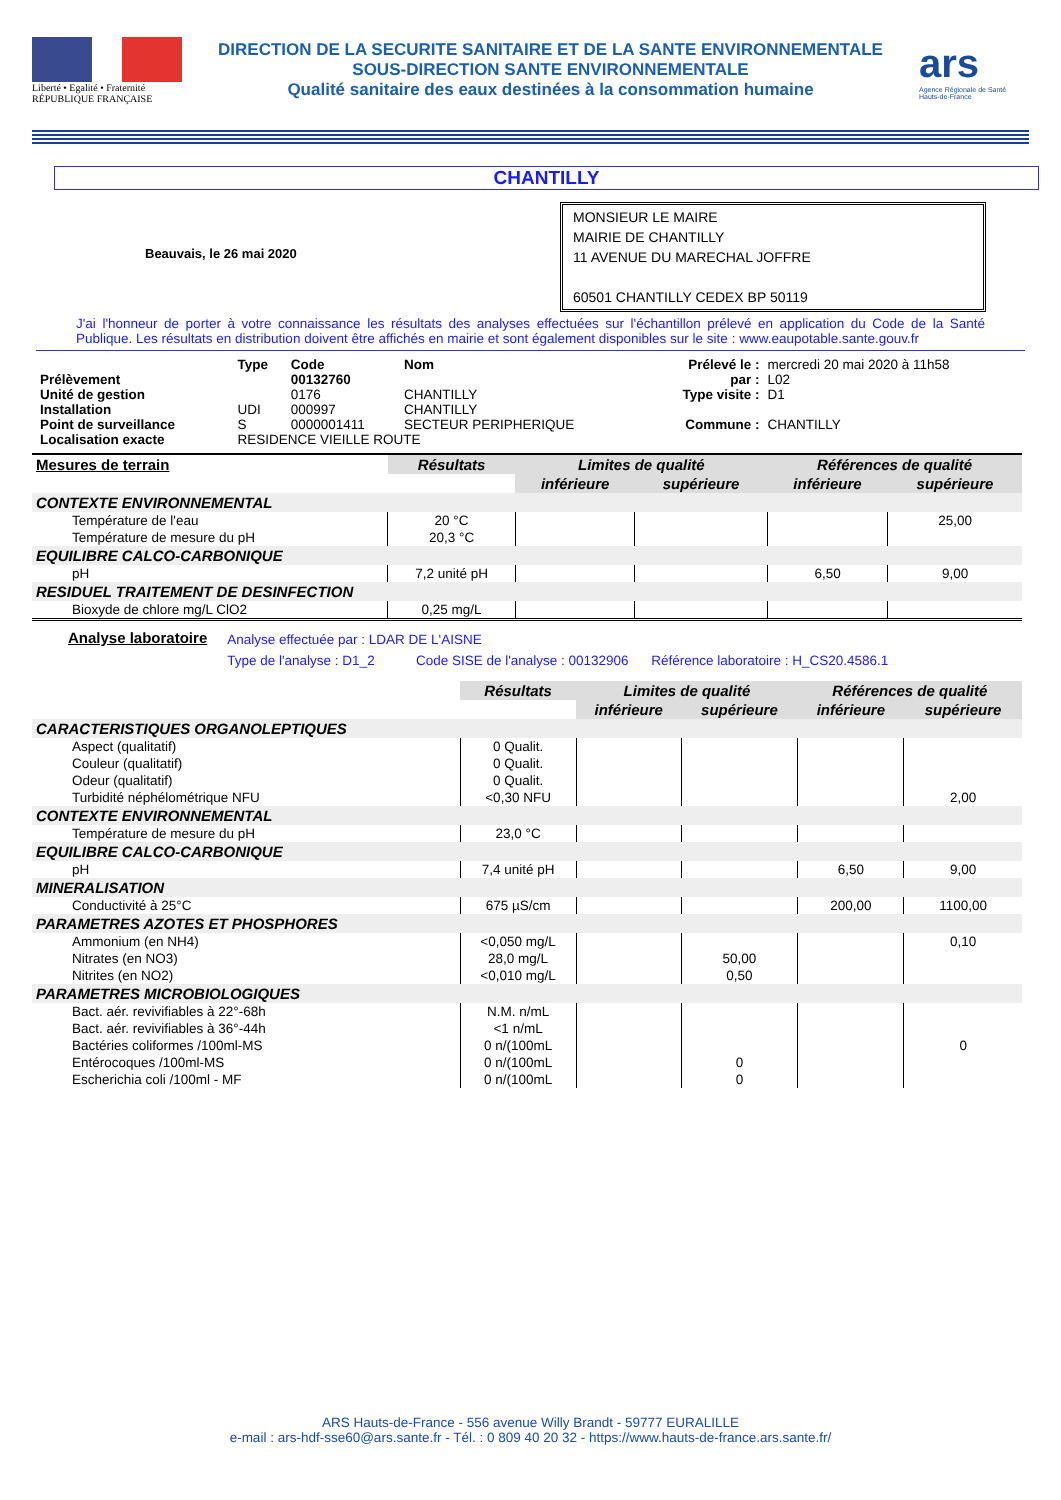Liberté • Egalité • Fraternité
RÉPUBLIQUE FRANÇAISE
DIRECTION DE LA SECURITE SANITAIRE ET DE LA SANTE ENVIRONNEMENTALE
SOUS-DIRECTION SANTE ENVIRONNEMENTALE
Qualité sanitaire des eaux destinées à la consommation humaine
ars
Agence Régionale de Santé
Hauts-de-France
CHANTILLY
Beauvais, le 26 mai 2020
MONSIEUR LE MAIRE
MAIRIE DE CHANTILLY
11 AVENUE DU MARECHAL JOFFRE
60501 CHANTILLY CEDEX BP 50119
J'ai l'honneur de porter à votre connaissance les résultats des analyses effectuées sur l'échantillon prélevé en application du Code de la Santé Publique. Les résultats en distribution doivent être affichés en mairie et sont également disponibles sur le site : www.eaupotable.sante.gouv.fr
| | Type | Code | Nom | Prélevé le : | mercredi 20 mai 2020 à 11h58 |
| Prélèvement | | 00132760 | | par : | L02 |
| Unité de gestion | | 0176 | CHANTILLY | Type visite : | D1 |
| Installation | UDI | 000997 | CHANTILLY | | |
| Point de surveillance | S | 0000001411 | SECTEUR PERIPHERIQUE | Commune : | CHANTILLY |
| Localisation exacte | RESIDENCE VIEILLE ROUTE | | | | |
| Mesures de terrain | Résultats | Limites de qualité | | Références de qualité | |
| --- | --- | --- | --- | --- | --- |
| | | inférieure | supérieure | inférieure | supérieure |
| CONTEXTE ENVIRONNEMENTAL | | | | | |
| Température de l'eau | 20 °C | | | | 25,00 |
| Température de mesure du pH | 20,3 °C | | | | |
| EQUILIBRE CALCO-CARBONIQUE | | | | | |
| pH | 7,2 unité pH | | | 6,50 | 9,00 |
| RESIDUEL TRAITEMENT DE DESINFECTION | | | | | |
| Bioxyde de chlore mg/L ClO2 | 0,25 mg/L | | | | |
Analyse laboratoire
Analyse effectuée par : LDAR DE L'AISNE
Type de l'analyse : D1_2 Code SISE de l'analyse : 00132906 Référence laboratoire : H_CS20.4586.1
| | Résultats | Limites de qualité | | Références de qualité | |
| --- | --- | --- | --- | --- | --- |
| | | inférieure | supérieure | inférieure | supérieure |
| CARACTERISTIQUES ORGANOLEPTIQUES | | | | | |
| Aspect (qualitatif) | 0 Qualit. | | | | |
| Couleur (qualitatif) | 0 Qualit. | | | | |
| Odeur (qualitatif) | 0 Qualit. | | | | |
| Turbidité néphélométrique NFU | <0,30 NFU | | | | 2,00 |
| CONTEXTE ENVIRONNEMENTAL | | | | | |
| Température de mesure du pH | 23,0 °C | | | | |
| EQUILIBRE CALCO-CARBONIQUE | | | | | |
| pH | 7,4 unité pH | | | 6,50 | 9,00 |
| MINERALISATION | | | | | |
| Conductivité à 25°C | 675 µS/cm | | | 200,00 | 1100,00 |
| PARAMETRES AZOTES ET PHOSPHORES | | | | | |
| Ammonium (en NH4) | <0,050 mg/L | | | | 0,10 |
| Nitrates (en NO3) | 28,0 mg/L | | 50,00 | | |
| Nitrites (en NO2) | <0,010 mg/L | | 0,50 | | |
| PARAMETRES MICROBIOLOGIQUES | | | | | |
| Bact. aér. revivifiables à 22°-68h | N.M. n/mL | | | | |
| Bact. aér. revivifiables à 36°-44h | <1 n/mL | | | | |
| Bactéries coliformes /100ml-MS | 0 n/(100mL | | | | 0 |
| Entérocoques /100ml-MS | 0 n/(100mL | | 0 | | |
| Escherichia coli /100ml - MF | 0 n/(100mL | | 0 | | |
ARS Hauts-de-France - 556 avenue Willy Brandt - 59777 EURALILLE
e-mail : ars-hdf-sse60@ars.sante.fr - Tél. : 0 809 40 20 32 - https://www.hauts-de-france.ars.sante.fr/